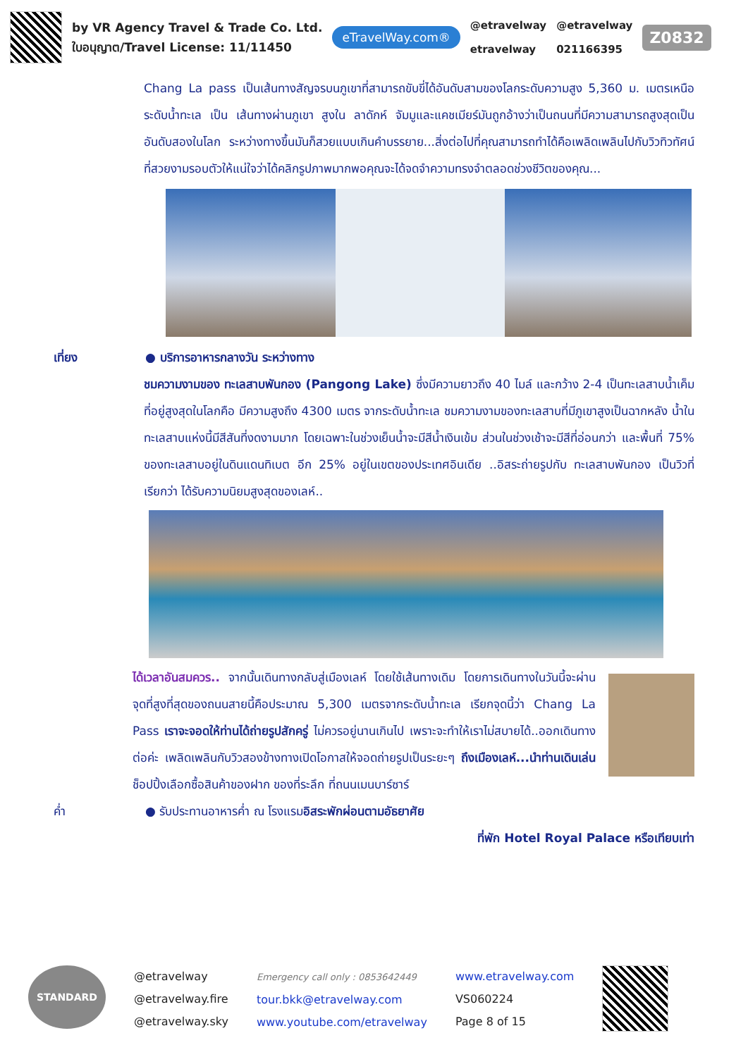by VR Agency Travel & Trade Co. Ltd.
ใบอนุญาต/Travel License: 11/11450
eTravelWay.com®
@etravelway
etravelway
@etravelway
021166395
Z0832
Chang La pass เป็นเส้นทางสัญจรบนภูเขาที่สามารถขับขี่ได้อันดับสามของโลกระดับความสูง 5,360 ม. เมตรเหนือระดับน้ำทะเล เป็น เส้นทางผ่านภูเขา สูงใน ลาดักห์ จัมมูและแคชเมียร์มันถูกอ้างว่าเป็นถนนที่มีความสามารถสูงสุดเป็นอันดับสองในโลก ระหว่างทางขึ้นมันก็สวยแบบเกินคำบรรยาย...สิ่งต่อไปที่คุณสามารถทำได้คือเพลิดเพลินไปกับวิวทิวทัศน์ที่สวยงามรอบตัวให้แน่ใจว่าได้คลิกรูปภาพมากพอคุณจะได้จดจำความทรงจำตลอดช่วงชีวิตของคุณ...
เที่ยง ● บริการอาหารกลางวัน ระหว่างทาง
ชมความงามของ ทะเลสาบพันกอง (Pangong Lake) ซึ่งมีความยาวถึง 40 ไมล์ และกว้าง 2-4 เป็นทะเลสาบน้ำเค็มที่อยู่สูงสุดในโลกคือ มีความสูงถึง 4300 เมตร จากระดับน้ำทะเล ชมความงามของทะเลสาบที่มีภูเขาสูงเป็นฉากหลัง น้ำในทะเลสาบแห่งนี้มีสีสันที่งดงามมาก โดยเฉพาะในช่วงเย็นน้ำจะมีสีน้ำเงินเข้ม ส่วนในช่วงเช้าจะมีสีที่อ่อนกว่า และพื้นที่ 75% ของทะเลสาบอยู่ในดินแดนทิเบต อีก 25% อยู่ในเขตของประเทศอินเดีย ..อิสระถ่ายรูปกับ ทะเลสาบพันกอง เป็นวิวที่เรียกว่า ได้รับความนิยมสูงสุดของเลห์..
ได้เวลาอันสมควร.. จากนั้นเดินทางกลับสู่เมืองเลห์ โดยใช้เส้นทางเดิม โดยการเดินทางในวันนี้จะผ่านจุดที่สูงที่สุดของถนนสายนี้คือประมาณ 5,300 เมตรจากระดับน้ำทะเล เรียกจุดนี้ว่า Chang La Pass เราจะจอดให้ท่านได้ถ่ายรูปสักครู่ ไม่ควรอยู่นานเกินไป เพราะจะทำให้เราไม่สบายได้..ออกเดินทางต่อค่ะ เพลิดเพลินกับวิวสองข้างทางเปิดโอกาสให้จอดถ่ายรูปเป็นระยะๆ ถึงเมืองเลห์...นำท่านเดินเล่น ช็อปปิ้งเลือกซื้อสินค้าของฝาก ของที่ระลึก ที่ถนนเมนบาร์ซาร์
ค่ำ ● รับประทานอาหารค่ำ ณ โรงแรมอิสระพักผ่อนตามอัธยาศัย
ที่พัก Hotel Royal Palace หรือเทียบเท่า
STANDARD
@etravelway
@etravelway.fire
@etravelway.sky
Emergency call only : 0853642449
tour.bkk@etravelway.com
www.youtube.com/etravelway
www.etravelway.com
VS060224
Page 8 of 15